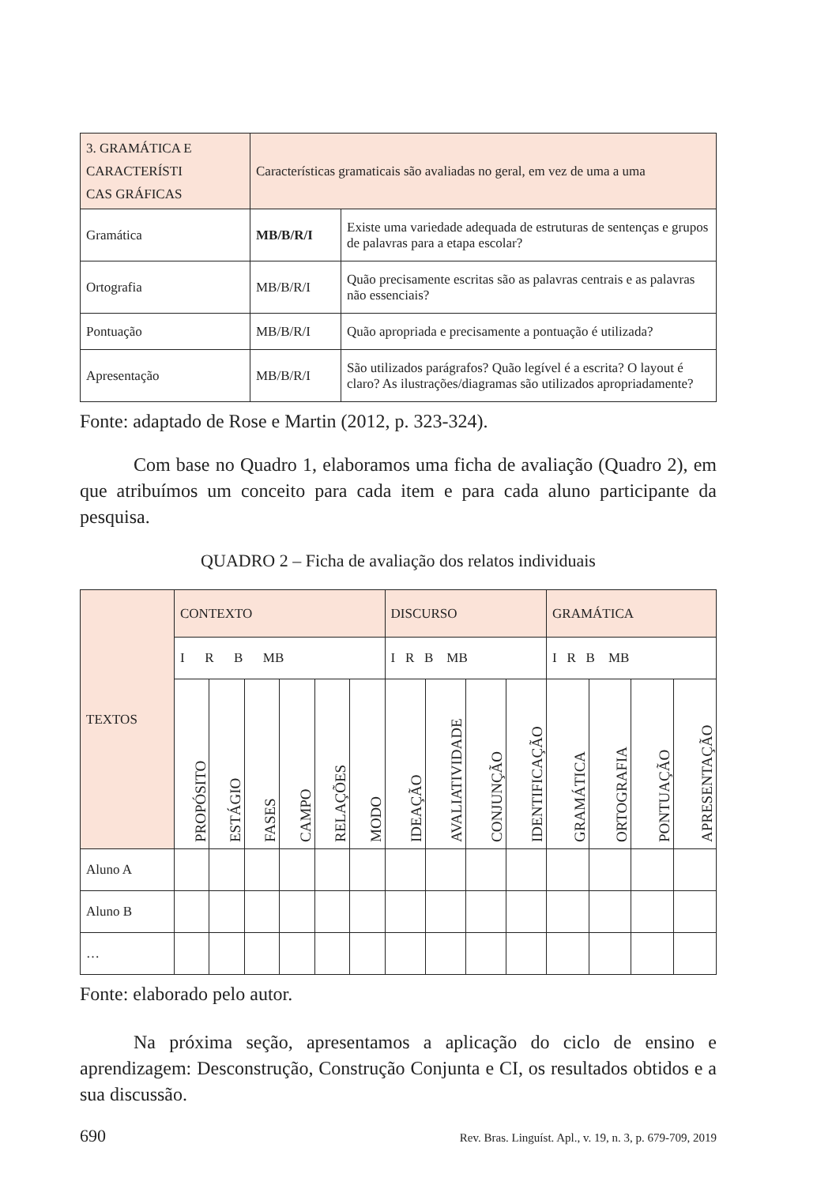| 3. GRAMÁTICA E CARACTERÍSTI CAS GRÁFICAS | Características gramaticais são avaliadas no geral, em vez de uma a uma | |
| Gramática | MB/B/R/I | Existe uma variedade adequada de estruturas de sentenças e grupos de palavras para a etapa escolar? |
| Ortografia | MB/B/R/I | Quão precisamente escritas são as palavras centrais e as palavras não essenciais? |
| Pontuação | MB/B/R/I | Quão apropriada e precisamente a pontuação é utilizada? |
| Apresentação | MB/B/R/I | São utilizados parágrafos? Quão legível é a escrita? O layout é claro? As ilustrações/diagramas são utilizados apropriadamente? |
Fonte: adaptado de Rose e Martin (2012, p. 323-324).
Com base no Quadro 1, elaboramos uma ficha de avaliação (Quadro 2), em que atribuímos um conceito para cada item e para cada aluno participante da pesquisa.
QUADRO 2 – Ficha de avaliação dos relatos individuais
| TEXTOS | CONTEXTO | | | | | | DISCURSO | | | | GRAMÁTICA | | | |
| | I R B MB | | | | | | I R B MB | | | | I R B MB | | | |
| | PROPÓSITO | ESTÁGIO | FASES | CAMPO | RELAÇÕES | MODO | IDEAÇÃO | AVALIATIVIDADE | CONJUNÇÃO | IDENTIFICAÇÃO | GRAMÁTICA | ORTOGRAFIA | PONTUAÇÃO | APRESENTAÇÃO |
| Aluno A | | | | | | | | | | | | | | |
| Aluno B | | | | | | | | | | | | | | |
| … | | | | | | | | | | | | | | |
Fonte: elaborado pelo autor.
Na próxima seção, apresentamos a aplicação do ciclo de ensino e aprendizagem: Desconstrução, Construção Conjunta e CI, os resultados obtidos e a sua discussão.
690 Rev. Bras. Linguíst. Apl., v. 19, n. 3, p. 679-709, 2019